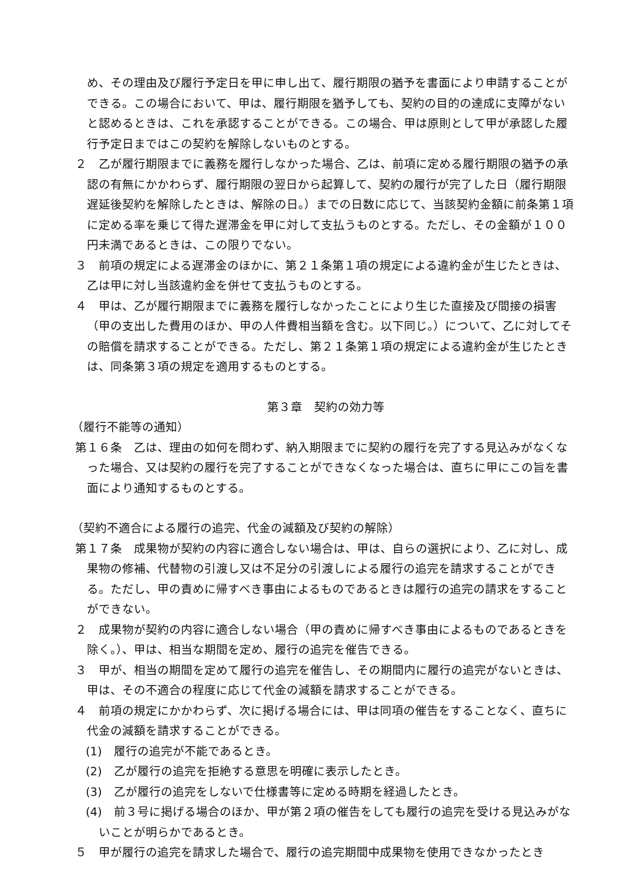め、その理由及び履行予定日を甲に申し出て、履行期限の猶予を書面により申請することができる。この場合において、甲は、履行期限を猶予しても、契約の目的の達成に支障がないと認めるときは、これを承認することができる。この場合、甲は原則として甲が承認した履行予定日まではこの契約を解除しないものとする。
２　乙が履行期限までに義務を履行しなかった場合、乙は、前項に定める履行期限の猶予の承認の有無にかかわらず、履行期限の翌日から起算して、契約の履行が完了した日（履行期限遅延後契約を解除したときは、解除の日。）までの日数に応じて、当該契約金額に前条第１項に定める率を乗じて得た遅滞金を甲に対して支払うものとする。ただし、その金額が１００円未満であるときは、この限りでない。
３　前項の規定による遅滞金のほかに、第２１条第１項の規定による違約金が生じたときは、乙は甲に対し当該違約金を併せて支払うものとする。
４　甲は、乙が履行期限までに義務を履行しなかったことにより生じた直接及び間接の損害（甲の支出した費用のほか、甲の人件費相当額を含む。以下同じ。）について、乙に対してその賠償を請求することができる。ただし、第２１条第１項の規定による違約金が生じたときは、同条第３項の規定を適用するものとする。
第３章　契約の効力等
（履行不能等の通知）
第１６条　乙は、理由の如何を問わず、納入期限までに契約の履行を完了する見込みがなくなった場合、又は契約の履行を完了することができなくなった場合は、直ちに甲にこの旨を書面により通知するものとする。
（契約不適合による履行の追完、代金の減額及び契約の解除）
第１７条　成果物が契約の内容に適合しない場合は、甲は、自らの選択により、乙に対し、成果物の修補、代替物の引渡し又は不足分の引渡しによる履行の追完を請求することができる。ただし、甲の責めに帰すべき事由によるものであるときは履行の追完の請求をすることができない。
２　成果物が契約の内容に適合しない場合（甲の責めに帰すべき事由によるものであるときを除く。）、甲は、相当な期間を定め、履行の追完を催告できる。
３　甲が、相当の期間を定めて履行の追完を催告し、その期間内に履行の追完がないときは、甲は、その不適合の程度に応じて代金の減額を請求することができる。
４　前項の規定にかかわらず、次に掲げる場合には、甲は同項の催告をすることなく、直ちに代金の減額を請求することができる。
(1)　履行の追完が不能であるとき。
(2)　乙が履行の追完を拒絶する意思を明確に表示したとき。
(3)　乙が履行の追完をしないで仕様書等に定める時期を経過したとき。
(4)　前３号に掲げる場合のほか、甲が第２項の催告をしても履行の追完を受ける見込みがないことが明らかであるとき。
５　甲が履行の追完を請求した場合で、履行の追完期間中成果物を使用できなかったとき